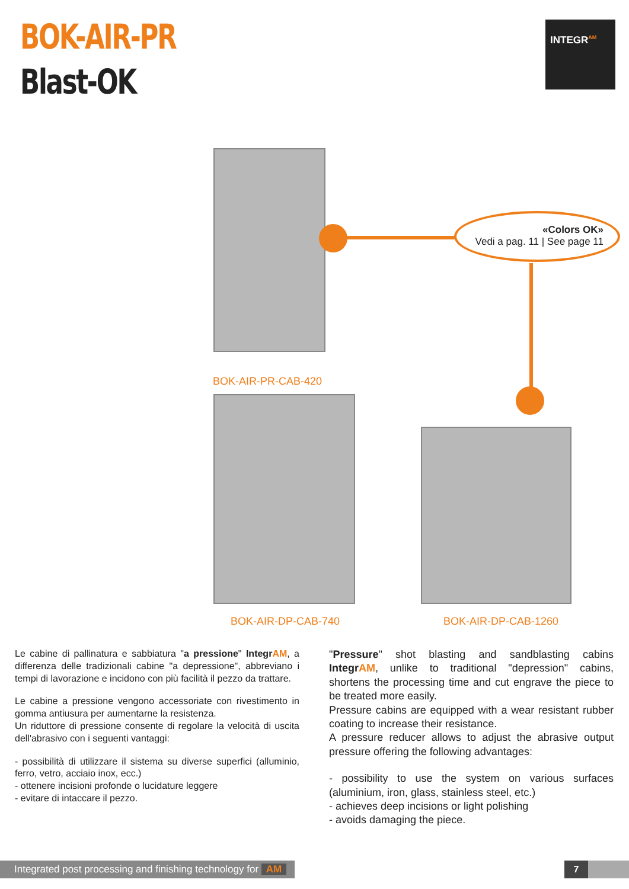BOK-AIR-PR
Blast-OK
INTEGR<sup>AM</sup>
«Colors OK»
Vedi a pag. 11 | See page 11
BOK-AIR-PR-CAB-420
BOK-AIR-DP-CAB-740 BOK-AIR-DP-CAB-1260
Le cabine di pallinatura e sabbiatura "a pressione" IntegrAM, a differenza delle tradizionali cabine "a depressione", abbreviano i tempi di lavorazione e incidono con più facilità il pezzo da trattare.
Le cabine a pressione vengono accessoriate con rivestimento in gomma antiusura per aumentarne la resistenza.
Un riduttore di pressione consente di regolare la velocità di uscita dell'abrasivo con i seguenti vantaggi:
- possibilità di utilizzare il sistema su diverse superfici (alluminio, ferro, vetro, acciaio inox, ecc.)
- ottenere incisioni profonde o lucidature leggere
- evitare di intaccare il pezzo.
"Pressure" shot blasting and sandblasting cabins IntegrAM, unlike to traditional "depression" cabins, shortens the processing time and cut engrave the piece to be treated more easily.
Pressure cabins are equipped with a wear resistant rubber coating to increase their resistance.
A pressure reducer allows to adjust the abrasive output pressure offering the following advantages:
- possibility to use the system on various surfaces (aluminium, iron, glass, stainless steel, etc.)
- achieves deep incisions or light polishing
- avoids damaging the piece.
Integrated post processing and finishing technology for AM
7